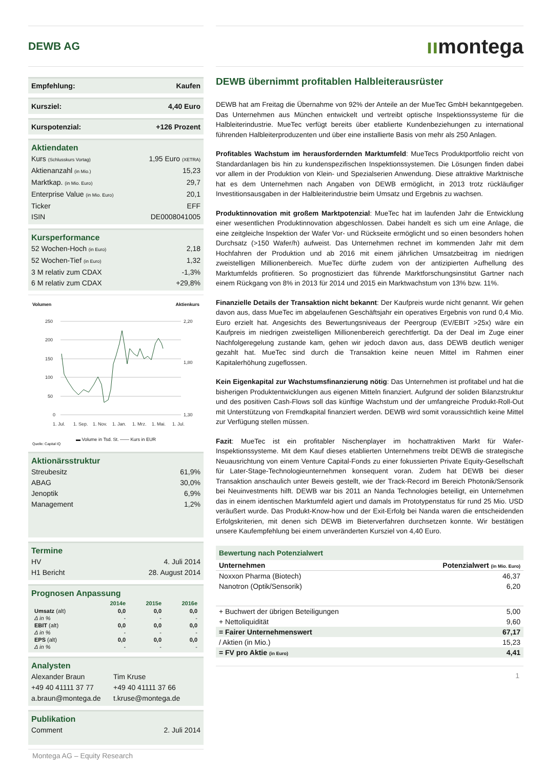DEWB AG
Empfehlung: Kaufen
Kursziel: 4,40 Euro
Kurspotenzial: +126 Prozent
Aktiendaten
Kurs (Schlusskurs Vortag) 1,95 Euro (XETRA)
Aktienanzahl (in Mio.) 15,23
Marktkap. (in Mio. Euro) 29,7
Enterprise Value (in Mio. Euro) 20,1
Ticker EFF
ISIN DE0008041005
Kursperformance
52 Wochen-Hoch (in Euro) 2,18
52 Wochen-Tief (in Euro) 1,32
3 M relativ zum CDAX -1,3%
6 M relativ zum CDAX +29,8%
Volumen Aktienkurs
250
200
150
100
50
0
2,20
1,80
1,30
1. Jul.
1. Sep.
1. Nov.
1. Jan.
1. Mrz.
1. Mai.
1. Jul.
▬ Volume in Tsd. St. —— Kurs in EUR
Quelle: Capital IQ
Aktionärsstruktur
Streubesitz 61,9%
ABAG 30,0%
Jenoptik 6,9%
Management 1,2%
Termine
HV 4. Juli 2014
H1 Bericht 28. August 2014
Prognosen Anpassung
| | 2014e | 2015e | 2016e |
| --- | --- | --- | --- |
| Umsatz (alt) | 0,0 | 0,0 | 0,0 |
| Δ in % | - | - | - |
| EBIT (alt) | 0,0 | 0,0 | 0,0 |
| Δ in % | - | - | - |
| EPS (alt) | 0,0 | 0,0 | 0,0 |
| Δ in % | - | - | - |
Analysten
Alexander Braun
+49 40 41111 37 77
a.braun@montega.de
Tim Kruse
+49 40 41111 37 66
t.kruse@montega.de
Publikation
Comment 2. Juli 2014
Montega AG – Equity Research
ıımontega
DEWB übernimmt profitablen Halbleiterausrüster
DEWB hat am Freitag die Übernahme von 92% der Anteile an der MueTec GmbH bekanntgegeben. Das Unternehmen aus München entwickelt und vertreibt optische Inspektionssysteme für die Halbleiterindustrie. MueTec verfügt bereits über etablierte Kundenbeziehungen zu international führenden Halbleiterproduzenten und über eine installierte Basis von mehr als 250 Anlagen.
Profitables Wachstum im herausfordernden Marktumfeld: MueTecs Produktportfolio reicht von Standardanlagen bis hin zu kundenspezifischen Inspektionssystemen. Die Lösungen finden dabei vor allem in der Produktion von Klein- und Spezialserien Anwendung. Diese attraktive Marktnische hat es dem Unternehmen nach Angaben von DEWB ermöglicht, in 2013 trotz rückläufiger Investitionsausgaben in der Halbleiterindustrie beim Umsatz und Ergebnis zu wachsen.
Produktinnovation mit großem Marktpotenzial: MueTec hat im laufenden Jahr die Entwicklung einer wesentlichen Produktinnovation abgeschlossen. Dabei handelt es sich um eine Anlage, die eine zeitgleiche Inspektion der Wafer Vor- und Rückseite ermöglicht und so einen besonders hohen Durchsatz (>150 Wafer/h) aufweist. Das Unternehmen rechnet im kommenden Jahr mit dem Hochfahren der Produktion und ab 2016 mit einem jährlichen Umsatzbeitrag im niedrigen zweistelligen Millionenbereich. MueTec dürfte zudem von der antizipierten Aufhellung des Marktumfelds profitieren. So prognostiziert das führende Marktforschungsinstitut Gartner nach einem Rückgang von 8% in 2013 für 2014 und 2015 ein Marktwachstum von 13% bzw. 11%.
Finanzielle Details der Transaktion nicht bekannt: Der Kaufpreis wurde nicht genannt. Wir gehen davon aus, dass MueTec im abgelaufenen Geschäftsjahr ein operatives Ergebnis von rund 0,4 Mio. Euro erzielt hat. Angesichts des Bewertungsniveaus der Peergroup (EV/EBIT >25x) wäre ein Kaufpreis im niedrigen zweistelligen Millionenbereich gerechtfertigt. Da der Deal im Zuge einer Nachfolgeregelung zustande kam, gehen wir jedoch davon aus, dass DEWB deutlich weniger gezahlt hat. MueTec sind durch die Transaktion keine neuen Mittel im Rahmen einer Kapitalerhöhung zugeflossen.
Kein Eigenkapital zur Wachstumsfinanzierung nötig: Das Unternehmen ist profitabel und hat die bisherigen Produktentwicklungen aus eigenen Mitteln finanziert. Aufgrund der soliden Bilanzstruktur und des positiven Cash-Flows soll das künftige Wachstum und der umfangreiche Produkt-Roll-Out mit Unterstützung von Fremdkapital finanziert werden. DEWB wird somit voraussichtlich keine Mittel zur Verfügung stellen müssen.
Fazit: MueTec ist ein profitabler Nischenplayer im hochattraktiven Markt für Wafer-Inspektionssysteme. Mit dem Kauf dieses etablierten Unternehmens treibt DEWB die strategische Neuausrichtung von einem Venture Capital-Fonds zu einer fokussierten Private Equity-Gesellschaft für Later-Stage-Technologieunternehmen konsequent voran. Zudem hat DEWB bei dieser Transaktion anschaulich unter Beweis gestellt, wie der Track-Record im Bereich Photonik/Sensorik bei Neuinvestments hilft. DEWB war bis 2011 an Nanda Technologies beteiligt, ein Unternehmen das in einem identischen Marktumfeld agiert und damals im Prototypenstatus für rund 25 Mio. USD veräußert wurde. Das Produkt-Know-how und der Exit-Erfolg bei Nanda waren die entscheidenden Erfolgskriterien, mit denen sich DEWB im Bieterverfahren durchsetzen konnte. Wir bestätigen unsere Kaufempfehlung bei einem unveränderten Kursziel von 4,40 Euro.
| Bewertung nach Potenzialwert | |
| --- | --- |
| Unternehmen | Potenzialwert (in Mio. Euro) |
| Noxxon Pharma (Biotech) | 46,37 |
| Nanotron (Optik/Sensorik) | 6,20 |
| + Buchwert der übrigen Beteiligungen | 5,00 |
| + Nettoliquidität | 9,60 |
| = Fairer Unternehmenswert | 67,17 |
| / Aktien (in Mio.) | 15,23 |
| = FV pro Aktie (in Euro) | 4,41 |
1